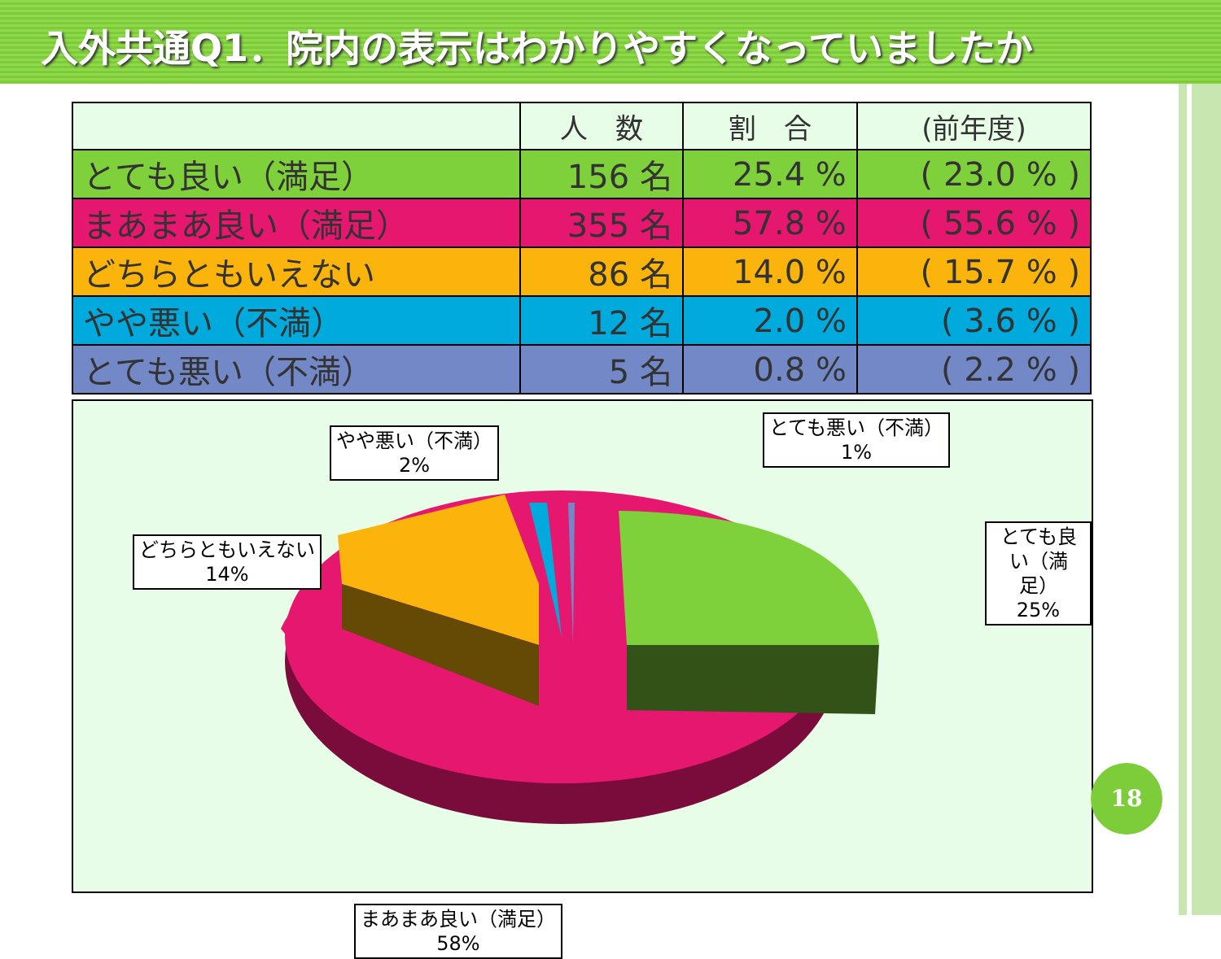入外共通Q1．院内の表示はわかりやすくなっていましたか
| | 人 数 | 割 合 | (前年度) |
| --- | --- | --- | --- |
| とても良い（満足） | 156 名 | 25.4 % | ( 23.0 % ) |
| まあまあ良い（満足） | 355 名 | 57.8 % | ( 55.6 % ) |
| どちらともいえない | 86 名 | 14.0 % | ( 15.7 % ) |
| やや悪い（不満） | 12 名 | 2.0 % | ( 3.6 % ) |
| とても悪い（不満） | 5 名 | 0.8 % | ( 2.2 % ) |
やや悪い（不満）
2%
とても悪い（不満）
1%
どちらともいえない
14%
とても良い（満足）
25%
まあまあ良い（満足）
58%
18